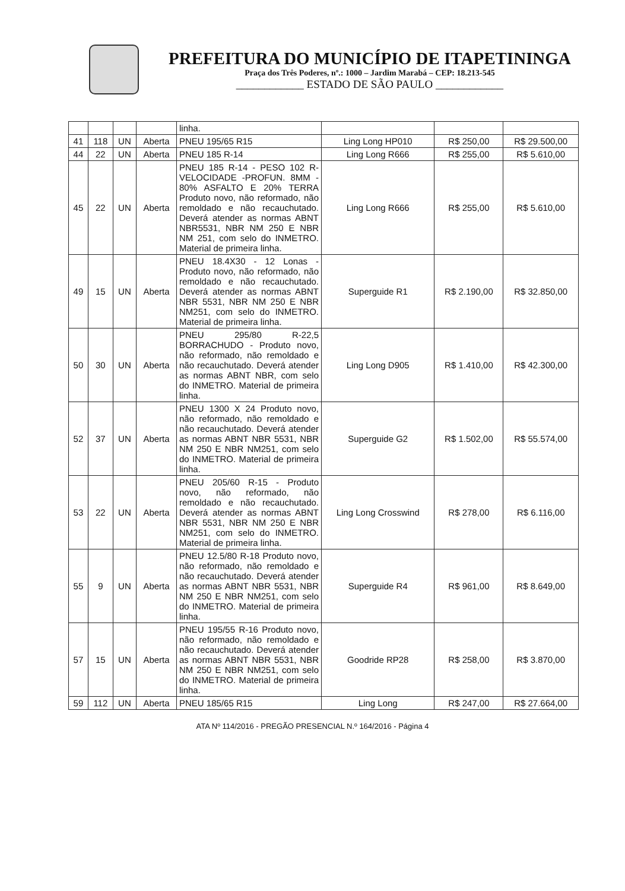PREFEITURA DO MUNICÍPIO DE ITAPETININGA
Praça dos Três Poderes, nº.: 1000 – Jardim Marabá – CEP: 18.213-545
____________ ESTADO DE SÃO PAULO ____________
| | | | | linha. | | | |
| 41 | 118 | UN | Aberta | PNEU 195/65 R15 | Ling Long HP010 | R$ 250,00 | R$ 29.500,00 |
| 44 | 22 | UN | Aberta | PNEU 185 R-14 | Ling Long R666 | R$ 255,00 | R$ 5.610,00 |
| 45 | 22 | UN | Aberta | PNEU 185 R-14 - PESO 102 R-VELOCIDADE -PROFUN. 8MM - 80% ASFALTO E 20% TERRA Produto novo, não reformado, não remoldado e não recauchutado. Deverá atender as normas ABNT NBR5531, NBR NM 250 E NBR NM 251, com selo do INMETRO. Material de primeira linha. | Ling Long R666 | R$ 255,00 | R$ 5.610,00 |
| 49 | 15 | UN | Aberta | PNEU 18.4X30 - 12 Lonas - Produto novo, não reformado, não remoldado e não recauchutado. Deverá atender as normas ABNT NBR 5531, NBR NM 250 E NBR NM251, com selo do INMETRO. Material de primeira linha. | Superguide R1 | R$ 2.190,00 | R$ 32.850,00 |
| 50 | 30 | UN | Aberta | PNEU 295/80 R-22,5 BORRACHUDO - Produto novo, não reformado, não remoldado e não recauchutado. Deverá atender as normas ABNT NBR, com selo do INMETRO. Material de primeira linha. | Ling Long D905 | R$ 1.410,00 | R$ 42.300,00 |
| 52 | 37 | UN | Aberta | PNEU 1300 X 24 Produto novo, não reformado, não remoldado e não recauchutado. Deverá atender as normas ABNT NBR 5531, NBR NM 250 E NBR NM251, com selo do INMETRO. Material de primeira linha. | Superguide G2 | R$ 1.502,00 | R$ 55.574,00 |
| 53 | 22 | UN | Aberta | PNEU 205/60 R-15 - Produto novo, não reformado, não remoldado e não recauchutado. Deverá atender as normas ABNT NBR 5531, NBR NM 250 E NBR NM251, com selo do INMETRO. Material de primeira linha. | Ling Long Crosswind | R$ 278,00 | R$ 6.116,00 |
| 55 | 9 | UN | Aberta | PNEU 12.5/80 R-18 Produto novo, não reformado, não remoldado e não recauchutado. Deverá atender as normas ABNT NBR 5531, NBR NM 250 E NBR NM251, com selo do INMETRO. Material de primeira linha. | Superguide R4 | R$ 961,00 | R$ 8.649,00 |
| 57 | 15 | UN | Aberta | PNEU 195/55 R-16 Produto novo, não reformado, não remoldado e não recauchutado. Deverá atender as normas ABNT NBR 5531, NBR NM 250 E NBR NM251, com selo do INMETRO. Material de primeira linha. | Goodride RP28 | R$ 258,00 | R$ 3.870,00 |
| 59 | 112 | UN | Aberta | PNEU 185/65 R15 | Ling Long | R$ 247,00 | R$ 27.664,00 |
ATA Nº 114/2016 - PREGÃO PRESENCIAL N.º 164/2016 - Página 4